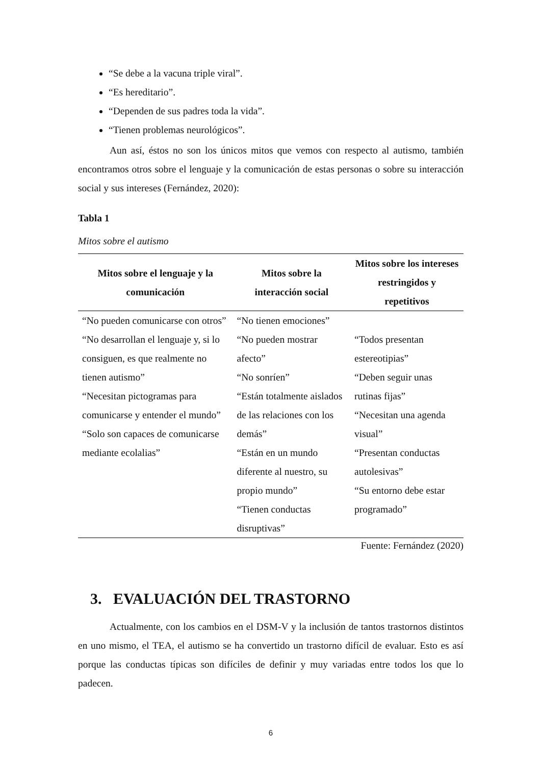“Se debe a la vacuna triple viral”.
“Es hereditario”.
“Dependen de sus padres toda la vida”.
“Tienen problemas neurológicos”.
Aun así, éstos no son los únicos mitos que vemos con respecto al autismo, también encontramos otros sobre el lenguaje y la comunicación de estas personas o sobre su interacción social y sus intereses (Fernández, 2020):
Tabla 1
Mitos sobre el autismo
| Mitos sobre el lenguaje y la comunicación | Mitos sobre la interacción social | Mitos sobre los intereses restringidos y repetitivos |
| --- | --- | --- |
| “No pueden comunicarse con otros” “No desarrollan el lenguaje y, si lo consiguen, es que realmente no tienen autismo” “Necesitan pictogramas para comunicarse y entender el mundo” “Solo son capaces de comunicarse mediante ecolalias” | “No tienen emociones” “No pueden mostrar afecto” “No sonríen” “Están totalmente aislados de las relaciones con los demás” “Están en un mundo diferente al nuestro, su propio mundo” “Tienen conductas disruptivas” | “Todos presentan estereotipias” “Deben seguir unas rutinas fijas” “Necesitan una agenda visual” “Presentan conductas autolesivas” “Su entorno debe estar programado” |
Fuente: Fernández (2020)
3. EVALUACIÓN DEL TRASTORNO
Actualmente, con los cambios en el DSM-V y la inclusión de tantos trastornos distintos en uno mismo, el TEA, el autismo se ha convertido un trastorno difícil de evaluar. Esto es así porque las conductas típicas son difíciles de definir y muy variadas entre todos los que lo padecen.
6